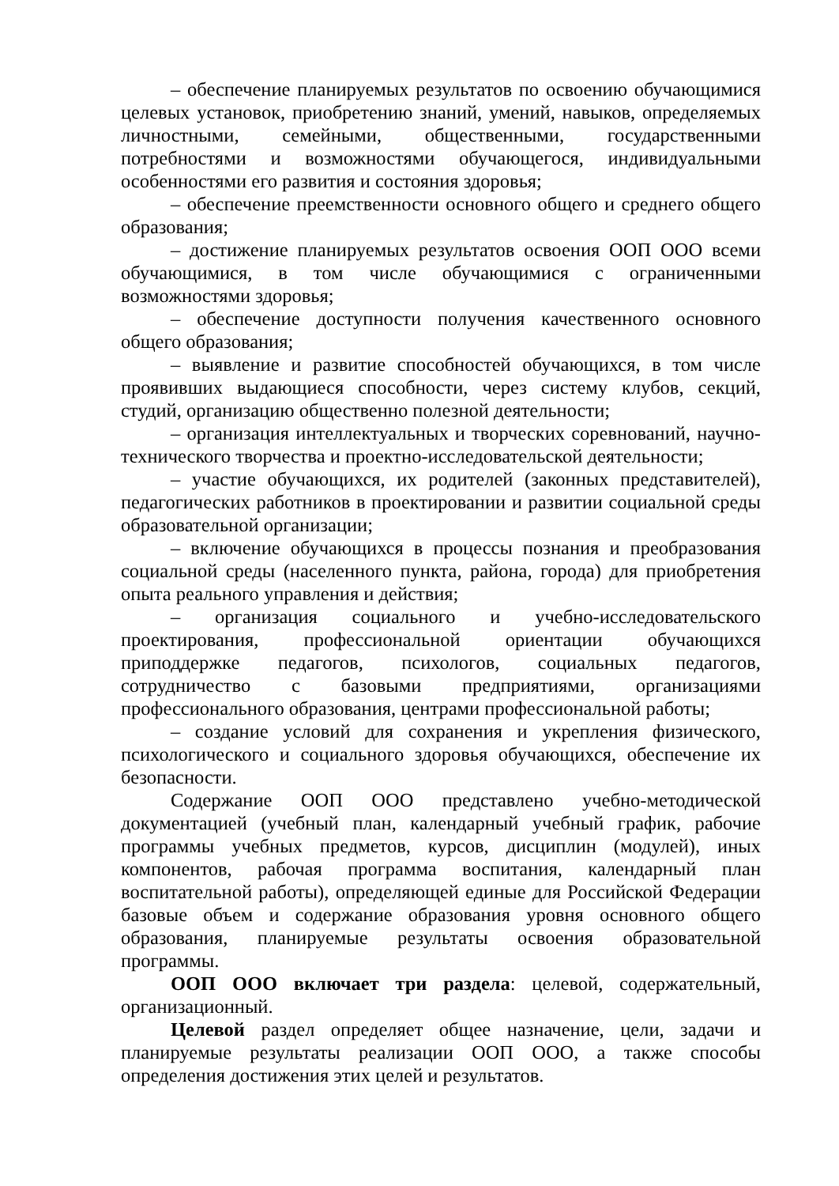– обеспечение планируемых результатов по освоению обучающимися целевых установок, приобретению знаний, умений, навыков, определяемых личностными, семейными, общественными, государственными потребностями и возможностями обучающегося, индивидуальными особенностями его развития и состояния здоровья;
– обеспечение преемственности основного общего и среднего общего образования;
– достижение планируемых результатов освоения ООП ООО всеми обучающимися, в том числе обучающимися с ограниченными возможностями здоровья;
– обеспечение доступности получения качественного основного общего образования;
– выявление и развитие способностей обучающихся, в том числе проявивших выдающиеся способности, через систему клубов, секций, студий, организацию общественно полезной деятельности;
– организация интеллектуальных и творческих соревнований, научно-технического творчества и проектно-исследовательской деятельности;
– участие обучающихся, их родителей (законных представителей), педагогических работников в проектировании и развитии социальной среды образовательной организации;
– включение обучающихся в процессы познания и преобразования социальной среды (населенного пункта, района, города) для приобретения опыта реального управления и действия;
– организация социального и учебно-исследовательского проектирования, профессиональной ориентации обучающихся приподдержке педагогов, психологов, социальных педагогов, сотрудничество с базовыми предприятиями, организациями профессионального образования, центрами профессиональной работы;
– создание условий для сохранения и укрепления физического, психологического и социального здоровья обучающихся, обеспечение их безопасности.
Содержание ООП ООО представлено учебно-методической документацией (учебный план, календарный учебный график, рабочие программы учебных предметов, курсов, дисциплин (модулей), иных компонентов, рабочая программа воспитания, календарный план воспитательной работы), определяющей единые для Российской Федерации базовые объем и содержание образования уровня основного общего образования, планируемые результаты освоения образовательной программы.
ООП ООО включает три раздела: целевой, содержательный, организационный.
Целевой раздел определяет общее назначение, цели, задачи и планируемые результаты реализации ООП ООО, а также способы определения достижения этих целей и результатов.